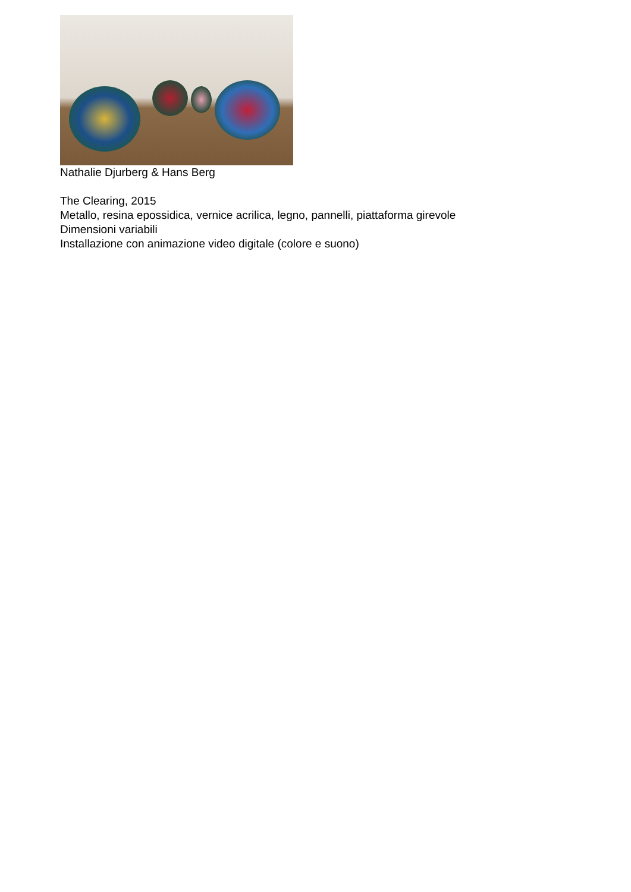Nathalie Djurberg & Hans Berg
The Clearing, 2015
Metallo, resina epossidica, vernice acrilica, legno, pannelli, piattaforma girevole
Dimensioni variabili
Installazione con animazione video digitale (colore e suono)